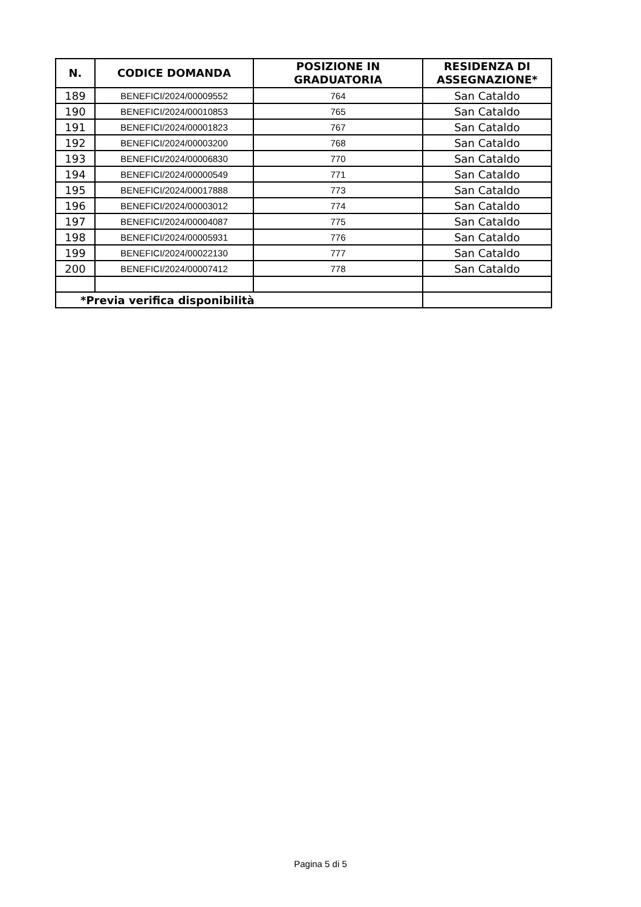| N. | CODICE DOMANDA | POSIZIONE IN GRADUATORIA | RESIDENZA DI ASSEGNAZIONE* |
| --- | --- | --- | --- |
| 189 | BENEFICI/2024/00009552 | 764 | San Cataldo |
| 190 | BENEFICI/2024/00010853 | 765 | San Cataldo |
| 191 | BENEFICI/2024/00001823 | 767 | San Cataldo |
| 192 | BENEFICI/2024/00003200 | 768 | San Cataldo |
| 193 | BENEFICI/2024/00006830 | 770 | San Cataldo |
| 194 | BENEFICI/2024/00000549 | 771 | San Cataldo |
| 195 | BENEFICI/2024/00017888 | 773 | San Cataldo |
| 196 | BENEFICI/2024/00003012 | 774 | San Cataldo |
| 197 | BENEFICI/2024/00004087 | 775 | San Cataldo |
| 198 | BENEFICI/2024/00005931 | 776 | San Cataldo |
| 199 | BENEFICI/2024/00022130 | 777 | San Cataldo |
| 200 | BENEFICI/2024/00007412 | 778 | San Cataldo |
| *Previa verifica disponibilità | | | |
Pagina 5 di 5